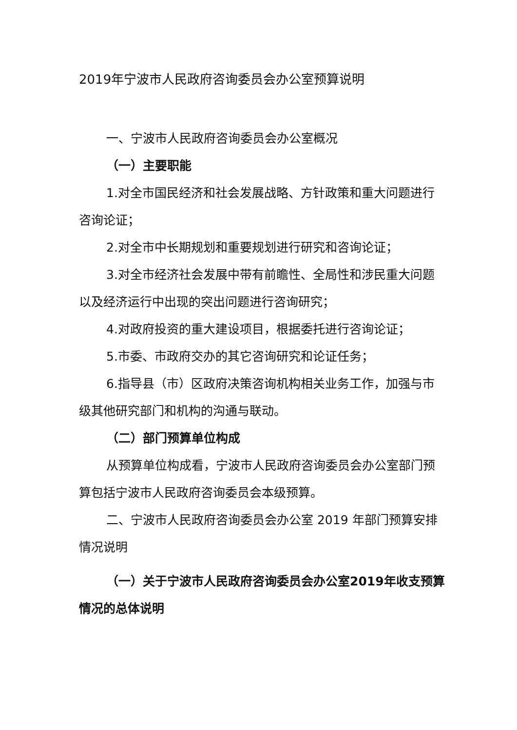2019年宁波市人民政府咨询委员会办公室预算说明
一、宁波市人民政府咨询委员会办公室概况
（一）主要职能
1.对全市国民经济和社会发展战略、方针政策和重大问题进行咨询论证；
2.对全市中长期规划和重要规划进行研究和咨询论证；
3.对全市经济社会发展中带有前瞻性、全局性和涉民重大问题以及经济运行中出现的突出问题进行咨询研究；
4.对政府投资的重大建设项目，根据委托进行咨询论证；
5.市委、市政府交办的其它咨询研究和论证任务；
6.指导县（市）区政府决策咨询机构相关业务工作，加强与市级其他研究部门和机构的沟通与联动。
（二）部门预算单位构成
从预算单位构成看，宁波市人民政府咨询委员会办公室部门预算包括宁波市人民政府咨询委员会本级预算。
二、宁波市人民政府咨询委员会办公室 2019 年部门预算安排情况说明
（一）关于宁波市人民政府咨询委员会办公室2019年收支预算情况的总体说明